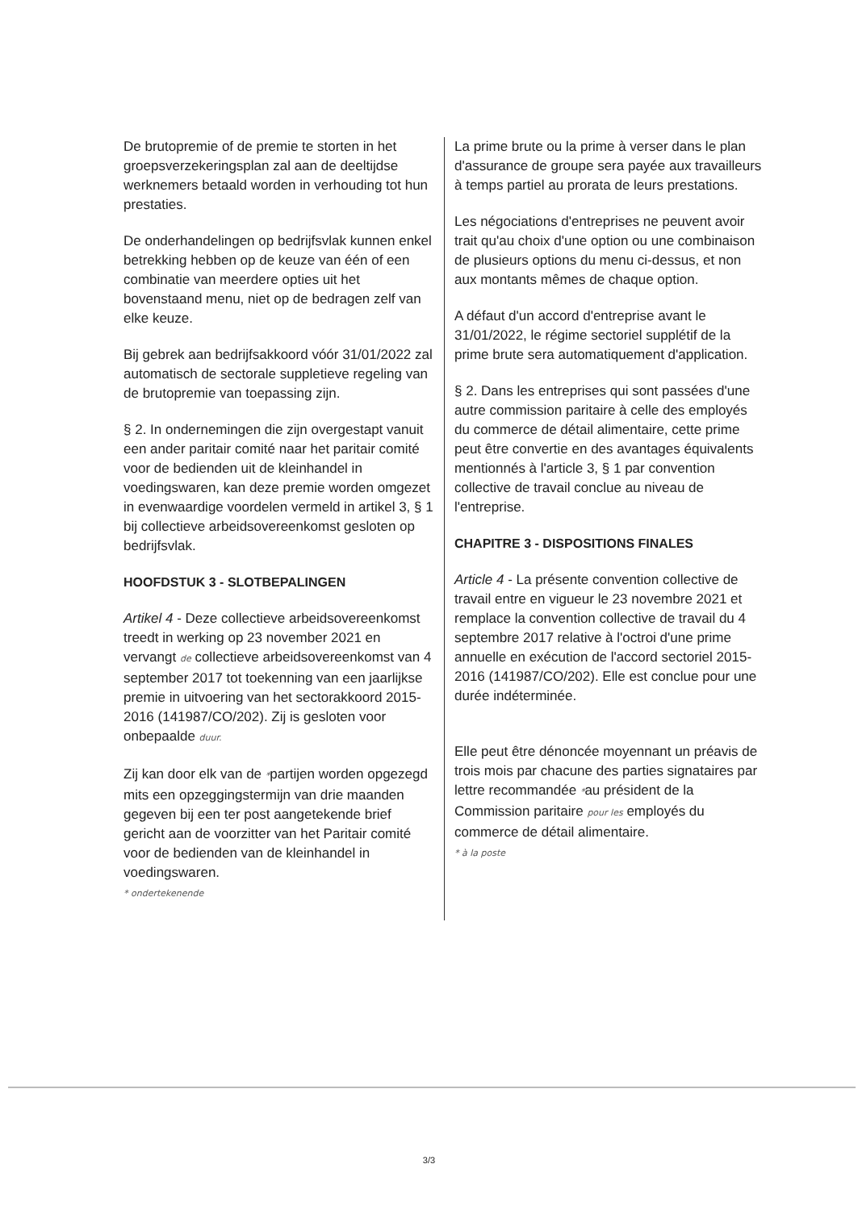De brutopremie of de premie te storten in het groepsverzekeringsplan zal aan de deeltijdse werknemers betaald worden in verhouding tot hun prestaties.
De onderhandelingen op bedrijfsvlak kunnen enkel betrekking hebben op de keuze van één of een combinatie van meerdere opties uit het bovenstaand menu, niet op de bedragen zelf van elke keuze.
Bij gebrek aan bedrijfsakkoord vóór 31/01/2022 zal automatisch de sectorale suppletieve regeling van de brutopremie van toepassing zijn.
§ 2. In ondernemingen die zijn overgestapt vanuit een ander paritair comité naar het paritair comité voor de bedienden uit de kleinhandel in voedingswaren, kan deze premie worden omgezet in evenwaardige voordelen vermeld in artikel 3, § 1 bij collectieve arbeidsovereenkomst gesloten op bedrijfsvlak.
HOOFDSTUK 3 - SLOTBEPALINGEN
Artikel 4 - Deze collectieve arbeidsovereenkomst treedt in werking op 23 november 2021 en vervangt de collectieve arbeidsovereenkomst van 4 september 2017 tot toekenning van een jaarlijkse premie in uitvoering van het sectorakkoord 2015-2016 (141987/CO/202). Zij is gesloten voor onbepaalde duur.
Zij kan door elk van de *partijen worden opgezegd mits een opzeggingstermijn van drie maanden gegeven bij een ter post aangetekende brief gericht aan de voorzitter van het Paritair comité voor de bedienden van de kleinhandel in voedingswaren.
* ondertekenende
La prime brute ou la prime à verser dans le plan d'assurance de groupe sera payée aux travailleurs à temps partiel au prorata de leurs prestations.
Les négociations d'entreprises ne peuvent avoir trait qu'au choix d'une option ou une combinaison de plusieurs options du menu ci-dessus, et non aux montants mêmes de chaque option.
A défaut d'un accord d'entreprise avant le 31/01/2022, le régime sectoriel supplétif de la prime brute sera automatiquement d'application.
§ 2. Dans les entreprises qui sont passées d'une autre commission paritaire à celle des employés du commerce de détail alimentaire, cette prime peut être convertie en des avantages équivalents mentionnés à l'article 3, § 1 par convention collective de travail conclue au niveau de l'entreprise.
CHAPITRE 3 - DISPOSITIONS FINALES
Article 4 - La présente convention collective de travail entre en vigueur le 23 novembre 2021 et remplace la convention collective de travail du 4 septembre 2017 relative à l'octroi d'une prime annuelle en exécution de l'accord sectoriel 2015-2016 (141987/CO/202). Elle est conclue pour une durée indéterminée.
Elle peut être dénoncée moyennant un préavis de trois mois par chacune des parties signataires par lettre recommandée *au président de la Commission paritaire pour les employés du commerce de détail alimentaire.
* à la poste
3/3